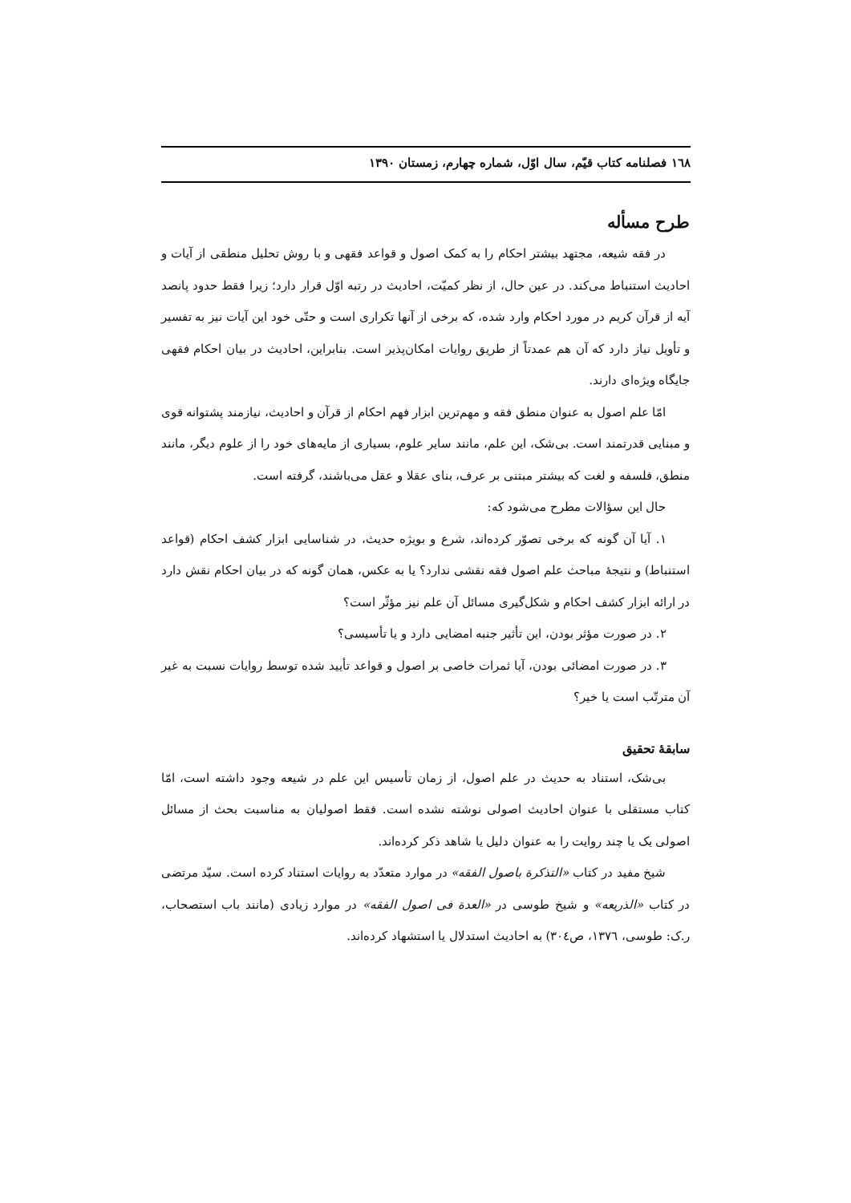١٦٨ فصلنامه کتاب قیّم، سال اوّل، شماره چهارم، زمستان ١٣٩٠
طرح مسأله
در فقه شیعه، مجتهد بیشتر احکام را به کمک اصول و قواعد فقهی و با روش تحلیل منطقی از آیات و احادیث استنباط می‌کند. در عین حال، از نظر کمیّت، احادیث در رتبه اوّل قرار دارد؛ زیرا فقط حدود پانصد آیه از قرآن کریم در مورد احکام وارد شده، که برخی از آنها تکراری است و حتّی خود این آیات نیز به تفسیر و تأویل نیاز دارد که آن هم عمدتاً از طریق روایات امکان‌پذیر است. بنابراین، احادیث در بیان احکام فقهی جایگاه ویژه‌ای دارند.
امّا علم اصول به عنوان منطق فقه و مهم‌ترین ابزار فهم احکام از قرآن و احادیث، نیازمند پشتوانه قوی و مبنایی قدرتمند است. بی‌شک، این علم، مانند سایر علوم، بسیاری از مایه‌های خود را از علوم دیگر، مانند منطق، فلسفه و لغت که بیشتر مبتنی بر عرف، بنای عقلا و عقل می‌باشند، گرفته است.
حال این سؤالات مطرح می‌شود که:
١. آیا آن گونه که برخی تصوّر کرده‌اند، شرع و بویژه حدیث، در شناسایی ابزار کشف احکام (قواعد استنباط) و نتیجهٔ مباحث علم اصول فقه نقشی ندارد؟ یا به عکس، همان گونه که در بیان احکام نقش دارد در ارائه ابزار کشف احکام و شکل‌گیری مسائل آن علم نیز مؤثّر است؟
٢. در صورت مؤثر بودن، این تأثیر جنبه امضایی دارد و یا تأسیسی؟
٣. در صورت امضائی بودن، آیا ثمرات خاصی بر اصول و قواعد تأیید شده توسط روایات نسبت به غیر آن مترتّب است یا خیر؟
سابقهٔ تحقیق
بی‌شک، استناد به حدیث در علم اصول، از زمان تأسیس این علم در شیعه وجود داشته است، امّا کتاب مستقلی با عنوان احادیث اصولی نوشته نشده است. فقط اصولیان به مناسبت بحث از مسائل اصولی یک یا چند روایت را به عنوان دلیل یا شاهد ذکر کرده‌اند.
شیخ مفید در کتاب «التذکرة باصول الفقه» در موارد متعدّد به روایات استناد کرده است. سیّد مرتضی در کتاب «الذریعه» و شیخ طوسی در «العدة فی اصول الفقه» در موارد زیادی (مانند باب استصحاب، ر.ک: طوسی، ١٣٧٦، ص٣٠٤) به احادیث استدلال یا استشهاد کرده‌اند.